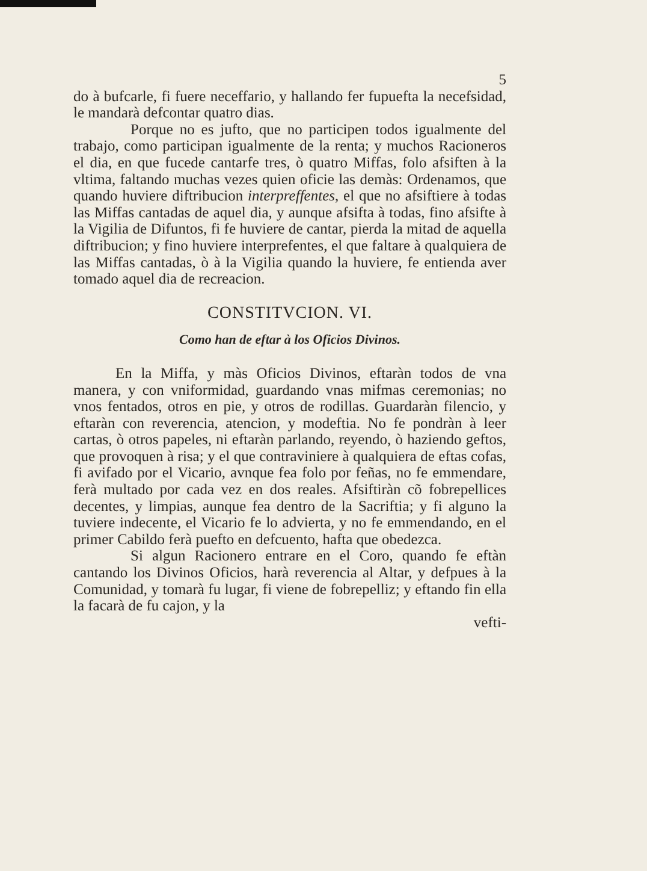5
do à bufcarle, fi fuere neceffario, y hallando fer fupuefta la necefsidad, le mandarà defcontar quatro dias.
Porque no es jufto, que no participen todos igualmente del trabajo, como participan igualmente de la renta; y muchos Racioneros el dia, en que fucede cantarfe tres, ò quatro Miffas, folo afsiften à la vltima, faltando muchas vezes quien oficie las demàs: Ordenamos, que quando huviere diftribucion interpreffentes, el que no afsiftiere à todas las Miffas cantadas de aquel dia, y aunque afsifta à todas, fino afsifte à la Vigilia de Difuntos, fi fe huviere de cantar, pierda la mitad de aquella diftribucion; y fino huviere interprefentes, el que faltare à qualquiera de las Miffas cantadas, ò à la Vigilia quando la huviere, fe entienda aver tomado aquel dia de recreacion.
CONSTITVCION. VI.
Como han de eftar à los Oficios Divinos.
En la Miffa, y màs Oficios Divinos, eftaràn todos de vna manera, y con vniformidad, guardando vnas mifmas ceremonias; no vnos fentados, otros en pie, y otros de rodillas. Guardaràn filencio, y eftaràn con reverencia, atencion, y modeftia. No fe pondràn à leer cartas, ò otros papeles, ni eftaràn parlando, reyendo, ò haziendo geftos, que provoquen à risa; y el que contraviniere à qualquiera de eftas cofas, fi avifado por el Vicario, avnque fea folo por feñas, no fe emmendare, ferà multado por cada vez en dos reales. Afsiftiràn cõ fobrepellices decentes, y limpias, aunque fea dentro de la Sacriftia; y fi alguno la tuviere indecente, el Vicario fe lo advierta, y no fe emmendando, en el primer Cabildo ferà puefto en defcuento, hafta que obedezca.
Si algun Racionero entrare en el Coro, quando fe eftàn cantando los Divinos Oficios, harà reverencia al Altar, y defpues à la Comunidad, y tomarà fu lugar, fi viene de fobrepelliz; y eftando fin ella la facarà de fu cajon, y la
vefti-